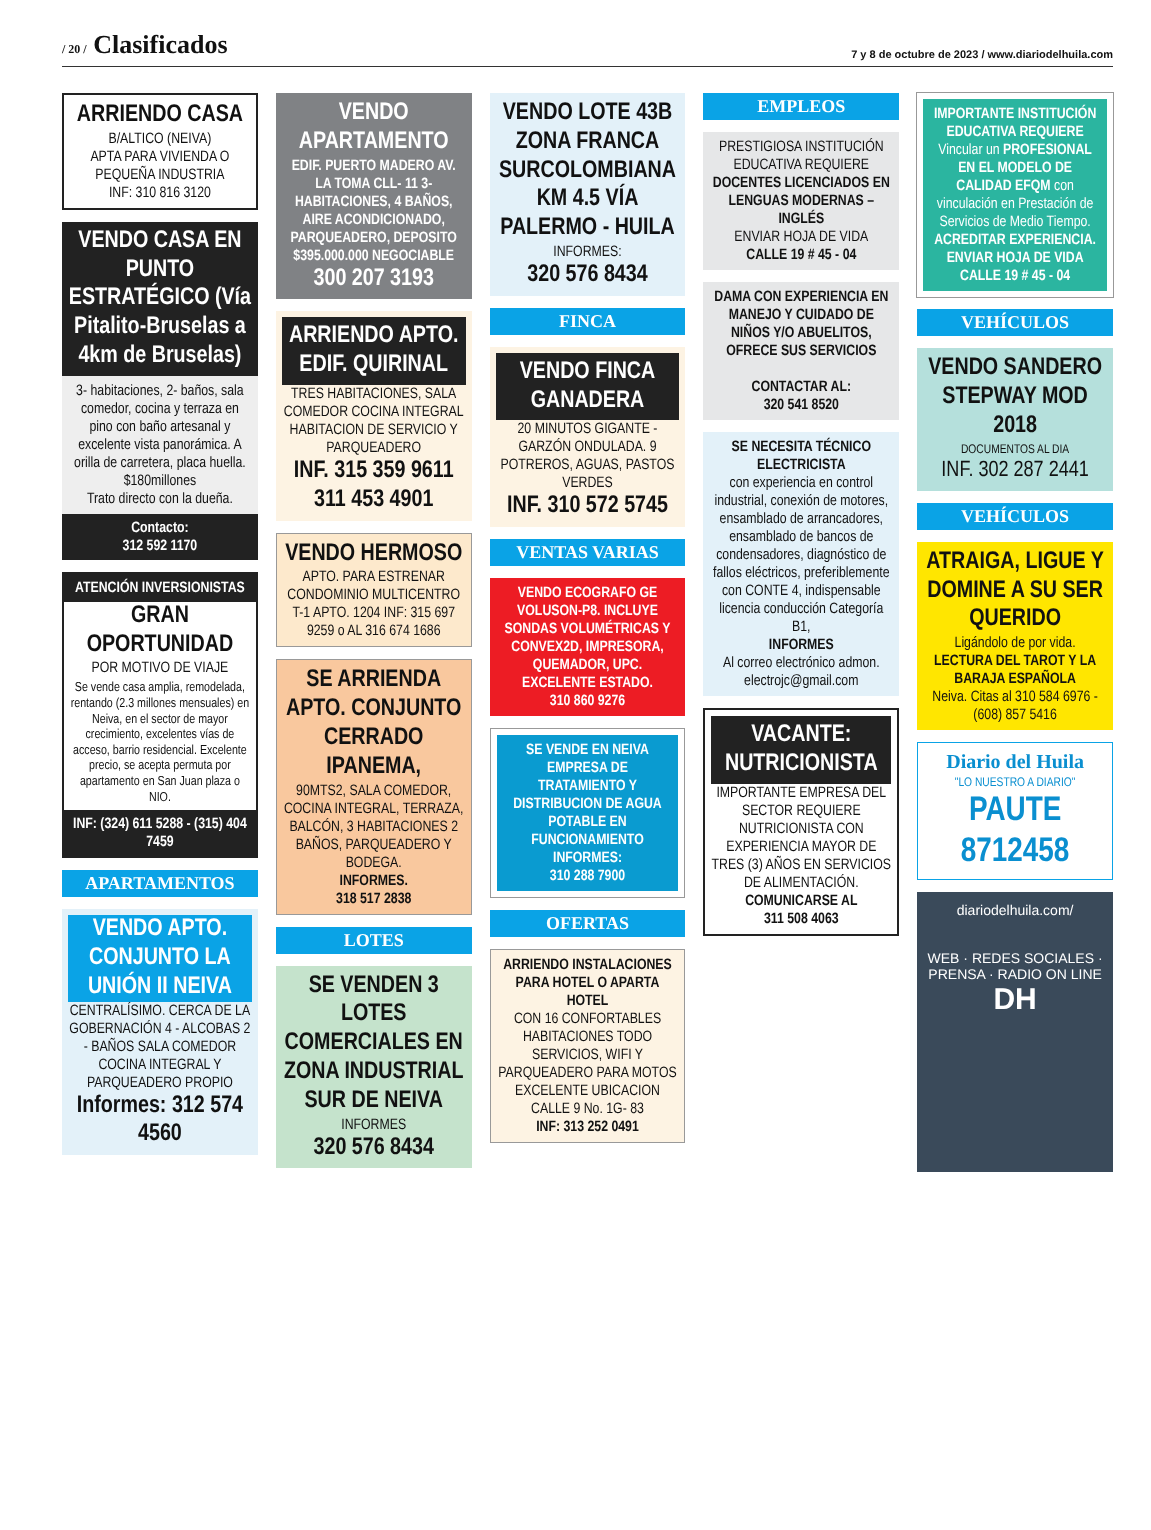/ 20 / Clasificados
7 y 8 de octubre de 2023 / www.diariodelhuila.com
ARRIENDO CASA
B/ALTICO (NEIVA)
APTA PARA VIVIENDA O PEQUEÑA INDUSTRIA
INF: 310 816 3120
VENDO CASA EN PUNTO ESTRATÉGICO (Vía Pitalito-Bruselas a 4km de Bruselas)
3- habitaciones, 2- baños, sala comedor, cocina y terraza en pino con baño artesanal y excelente vista panorámica. A orilla de carretera, placa huella. $180millones
Trato directo con la dueña.
Contacto:
312 592 1170
ATENCIÓN INVERSIONISTAS
GRAN OPORTUNIDAD
POR MOTIVO DE VIAJE
Se vende casa amplia, remodelada, rentando (2.3 millones mensuales) en Neiva, en el sector de mayor crecimiento, excelentes vías de acceso, barrio residencial. Excelente precio, se acepta permuta por apartamento en San Juan plaza o NIO.
INF: (324) 611 5288 - (315) 404 7459
APARTAMENTOS
VENDO APTO. CONJUNTO LA UNIÓN II NEIVA
CENTRALÍSIMO. CERCA DE LA GOBERNACIÓN 4 - ALCOBAS 2 - BAÑOS SALA COMEDOR COCINA INTEGRAL Y PARQUEADERO PROPIO
Informes: 312 574 4560
VENDO APARTAMENTO
EDIF. PUERTO MADERO AV. LA TOMA CLL- 11 3- HABITACIONES, 4 BAÑOS, AIRE ACONDICIONADO, PARQUEADERO, DEPOSITO $395.000.000 NEGOCIABLE
300 207 3193
ARRIENDO APTO. EDIF. QUIRINAL
TRES HABITACIONES, SALA COMEDOR COCINA INTEGRAL HABITACION DE SERVICIO Y PARQUEADERO
INF. 315 359 9611 311 453 4901
VENDO HERMOSO
APTO. PARA ESTRENAR CONDOMINIO MULTICENTRO T-1 APTO. 1204 INF: 315 697 9259 o AL 316 674 1686
SE ARRIENDA APTO. CONJUNTO CERRADO IPANEMA,
90MTS2, SALA COMEDOR, COCINA INTEGRAL, TERRAZA, BALCÓN, 3 HABITACIONES 2 BAÑOS, PARQUEADERO Y BODEGA.
INFORMES.
318 517 2838
LOTES
SE VENDEN 3 LOTES COMERCIALES EN ZONA INDUSTRIAL SUR DE NEIVA
INFORMES
320 576 8434
VENDO LOTE 43B ZONA FRANCA SURCOLOMBIANA KM 4.5 VÍA PALERMO - HUILA
INFORMES:
320 576 8434
FINCA
VENDO FINCA GANADERA
20 MINUTOS GIGANTE - GARZÓN ONDULADA. 9 POTREROS, AGUAS, PASTOS VERDES
INF. 310 572 5745
VENTAS VARIAS
VENDO ECOGRAFO GE VOLUSON-P8. INCLUYE SONDAS VOLUMÉTRICAS Y CONVEX2D, IMPRESORA, QUEMADOR, UPC. EXCELENTE ESTADO.
310 860 9276
SE VENDE EN NEIVA EMPRESA DE TRATAMIENTO Y DISTRIBUCION DE AGUA POTABLE EN FUNCIONAMIENTO INFORMES:
310 288 7900
OFERTAS
ARRIENDO INSTALACIONES PARA HOTEL O APARTA HOTEL
CON 16 CONFORTABLES HABITACIONES TODO SERVICIOS, WIFI Y PARQUEADERO PARA MOTOS EXCELENTE UBICACION CALLE 9 No. 1G- 83
INF: 313 252 0491
EMPLEOS
PRESTIGIOSA INSTITUCIÓN EDUCATIVA REQUIERE DOCENTES LICENCIADOS EN LENGUAS MODERNAS – INGLÉS
ENVIAR HOJA DE VIDA
CALLE 19 # 45 - 04
DAMA CON EXPERIENCIA EN MANEJO Y CUIDADO DE NIÑOS Y/O ABUELITOS, OFRECE SUS SERVICIOS
CONTACTAR AL:
320 541 8520
SE NECESITA TÉCNICO ELECTRICISTA
con experiencia en control industrial, conexión de motores, ensamblado de arrancadores, ensamblado de bancos de condensadores, diagnóstico de fallos eléctricos, preferiblemente con CONTE 4, indispensable licencia conducción Categoría B1,
INFORMES
Al correo electrónico admon. electrojc@gmail.com
VACANTE: NUTRICIONISTA
IMPORTANTE EMPRESA DEL SECTOR REQUIERE NUTRICIONISTA CON EXPERIENCIA MAYOR DE TRES (3) AÑOS EN SERVICIOS DE ALIMENTACIÓN.
COMUNICARSE AL
311 508 4063
IMPORTANTE INSTITUCIÓN EDUCATIVA REQUIERE
Vincular un PROFESIONAL EN EL MODELO DE CALIDAD EFQM con vinculación en Prestación de Servicios de Medio Tiempo.
ACREDITAR EXPERIENCIA.
ENVIAR HOJA DE VIDA
CALLE 19 # 45 - 04
VEHÍCULOS
VENDO SANDERO STEPWAY MOD 2018
DOCUMENTOS AL DIA
INF. 302 287 2441
VEHÍCULOS
ATRAIGA, LIGUE Y DOMINE A SU SER QUERIDO
Ligándolo de por vida.
LECTURA DEL TAROT Y LA BARAJA ESPAÑOLA
Neiva. Citas al 310 584 6976 - (608) 857 5416
Diario del Huila
"LO NUESTRO A DIARIO"
PAUTE 8712458
diariodelhuila.com/
WEB · REDES SOCIALES · PRENSA · RADIO ON LINE
DH